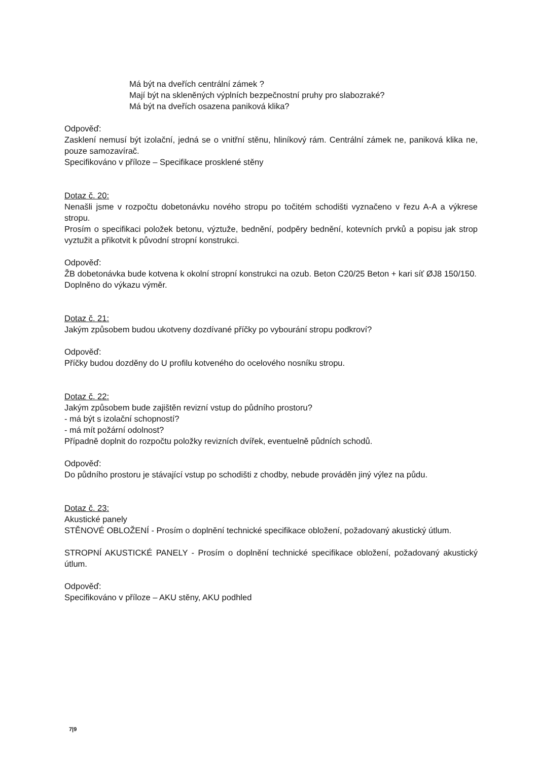Má být na dveřích centrální zámek ?
Mají být na skleněných výplních bezpečnostní pruhy pro slabozraké?
Má být na dveřích osazena paniková klika?
Odpověď:
Zasklení nemusí být izolační, jedná se o vnitřní stěnu, hliníkový rám. Centrální zámek ne, paniková klika ne, pouze samozavírač.
Specifikováno v příloze – Specifikace prosklené stěny
Dotaz č. 20:
Nenašli jsme v rozpočtu dobetonávku nového stropu po točitém schodišti vyznačeno v řezu A-A a výkrese stropu.
Prosím o specifikaci položek betonu, výztuže, bednění, podpěry bednění, kotevních prvků a popisu jak strop vyztužit a přikotvit k původní stropní konstrukci.
Odpověď:
ŽB dobetonávka bude kotvena k okolní stropní konstrukci na ozub. Beton C20/25 Beton + kari síť ØJ8 150/150.
Doplněno do výkazu výměr.
Dotaz č. 21:
Jakým způsobem budou ukotveny dozdívané příčky po vybourání stropu podkroví?
Odpověď:
Příčky budou dozděny do U profilu kotveného do ocelového nosníku stropu.
Dotaz č. 22:
Jakým způsobem bude zajištěn revizní vstup do půdního prostoru?
- má být s izolační schopností?
- má mít požární odolnost?
Případně doplnit do rozpočtu položky revizních dvířek, eventuelně půdních schodů.
Odpověď:
Do půdního prostoru je stávající vstup po schodišti z chodby, nebude prováděn jiný výlez na půdu.
Dotaz č. 23:
Akustické panely
STĚNOVÉ OBLOŽENÍ - Prosím o doplnění technické specifikace obložení, požadovaný akustický útlum.
STROPNÍ AKUSTICKÉ PANELY - Prosím o doplnění technické specifikace obložení, požadovaný akustický útlum.
Odpověď:
Specifikováno v příloze – AKU stěny, AKU podhled
7|9